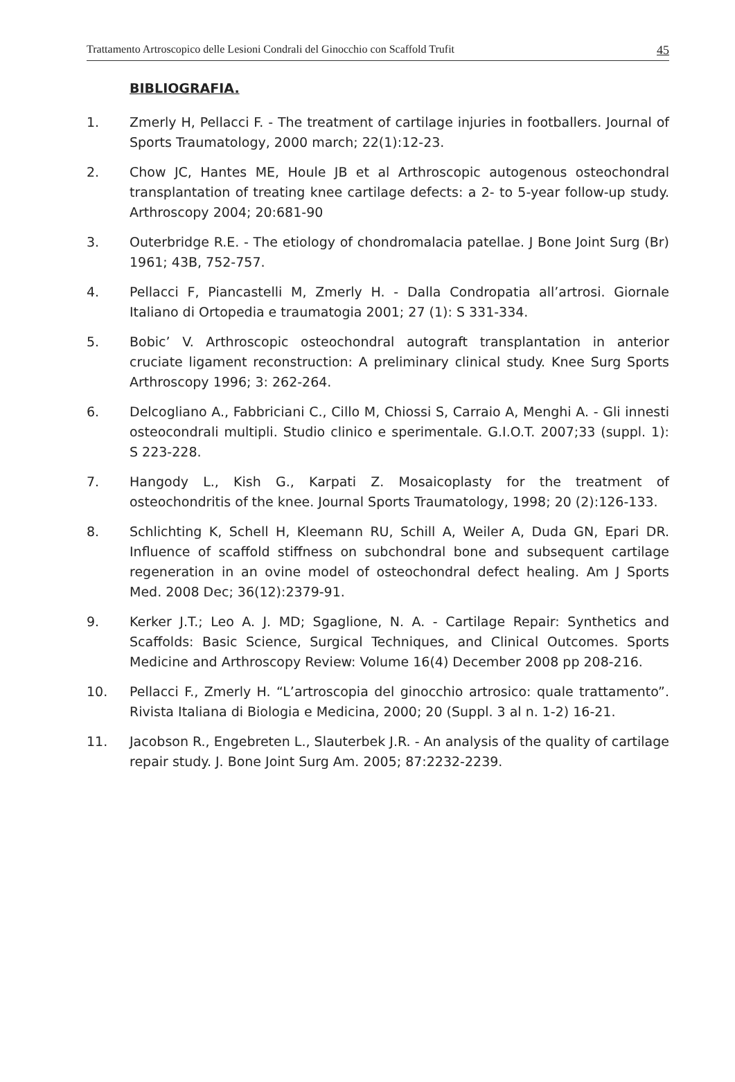Trattamento Artroscopico delle Lesioni Condrali del Ginocchio con Scaffold Trufit 45
BIBLIOGRAFIA.
1. Zmerly H, Pellacci F. - The treatment of cartilage injuries in footballers. Journal of Sports Traumatology, 2000 march; 22(1):12-23.
2. Chow JC, Hantes ME, Houle JB et al Arthroscopic autogenous osteochondral transplantation of treating knee cartilage defects: a 2- to 5-year follow-up study. Arthroscopy 2004; 20:681-90
3. Outerbridge R.E. - The etiology of chondromalacia patellae. J Bone Joint Surg (Br) 1961; 43B, 752-757.
4. Pellacci F, Piancastelli M, Zmerly H. - Dalla Condropatia all’artrosi. Giornale Italiano di Ortopedia e traumatogia 2001; 27 (1): S 331-334.
5. Bobic’ V. Arthroscopic osteochondral autograft transplantation in anterior cruciate ligament reconstruction: A preliminary clinical study. Knee Surg Sports Arthroscopy 1996; 3: 262-264.
6. Delcogliano A., Fabbriciani C., Cillo M, Chiossi S, Carraio A, Menghi A. - Gli innesti osteocondrali multipli. Studio clinico e sperimentale. G.I.O.T. 2007;33 (suppl. 1): S 223-228.
7. Hangody L., Kish G., Karpati Z. Mosaicoplasty for the treatment of osteochondritis of the knee. Journal Sports Traumatology, 1998; 20 (2):126-133.
8. Schlichting K, Schell H, Kleemann RU, Schill A, Weiler A, Duda GN, Epari DR. Influence of scaffold stiffness on subchondral bone and subsequent cartilage regeneration in an ovine model of osteochondral defect healing. Am J Sports Med. 2008 Dec; 36(12):2379-91.
9. Kerker J.T.; Leo A. J. MD; Sgaglione, N. A. - Cartilage Repair: Synthetics and Scaffolds: Basic Science, Surgical Techniques, and Clinical Outcomes. Sports Medicine and Arthroscopy Review: Volume 16(4) December 2008 pp 208-216.
10. Pellacci F., Zmerly H. “L’artroscopia del ginocchio artrosico: quale trattamento”. Rivista Italiana di Biologia e Medicina, 2000; 20 (Suppl. 3 al n. 1-2) 16-21.
11. Jacobson R., Engebreten L., Slauterbek J.R. - An analysis of the quality of cartilage repair study. J. Bone Joint Surg Am. 2005; 87:2232-2239.